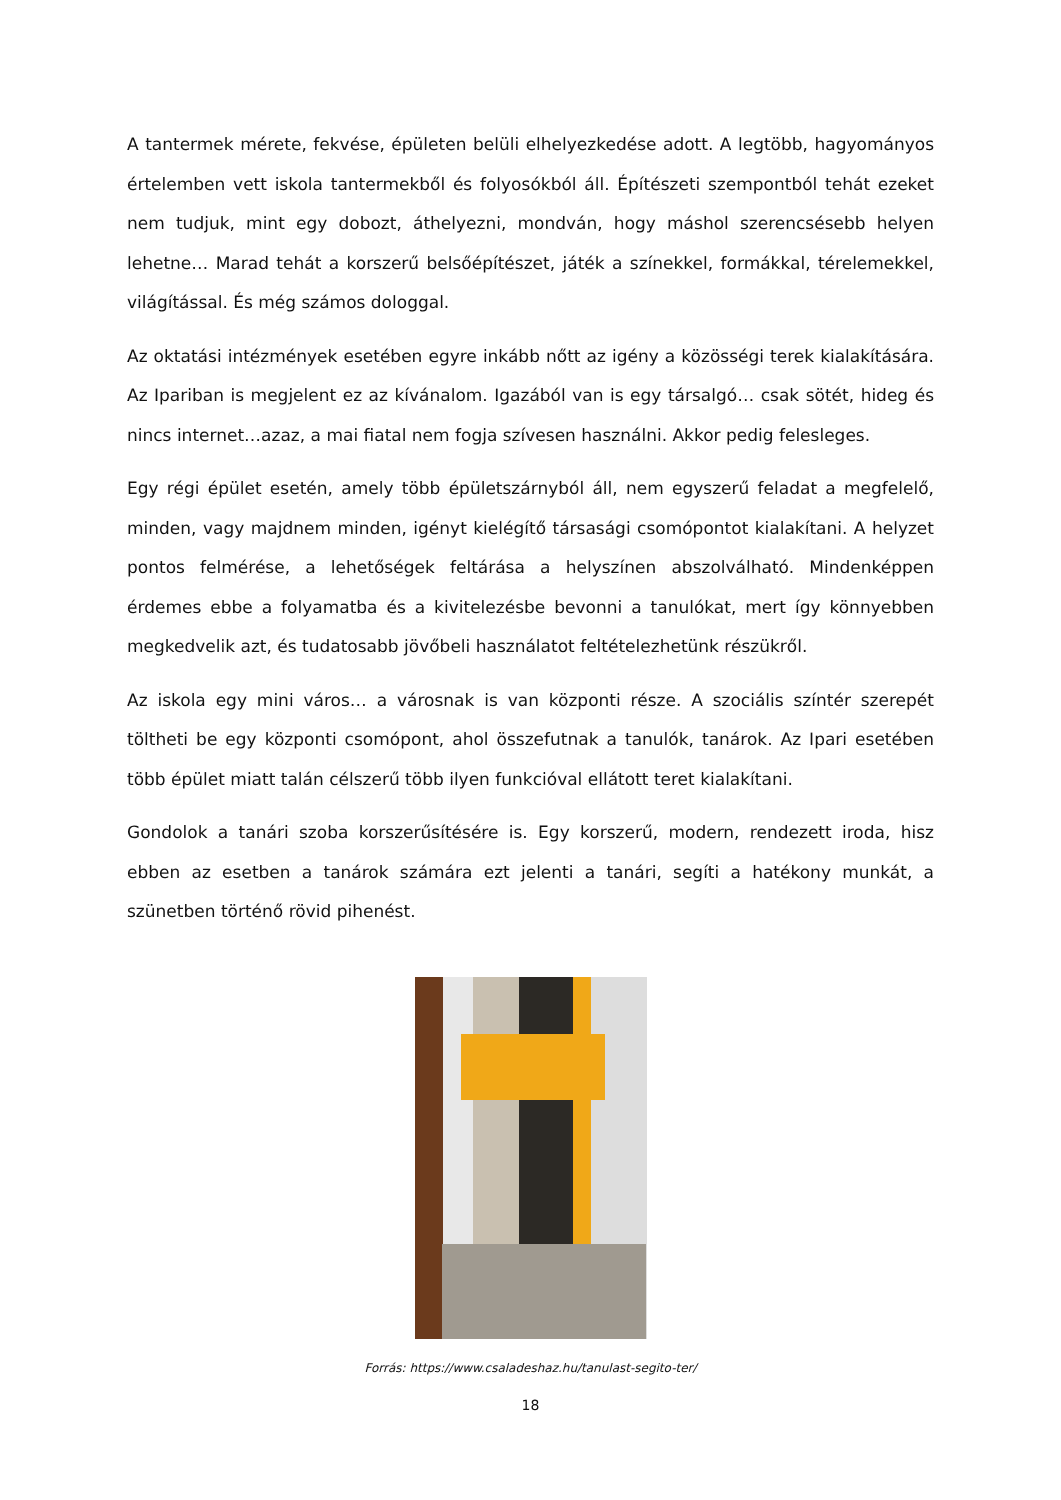A tantermek mérete, fekvése, épületen belüli elhelyezkedése adott. A legtöbb, hagyományos értelemben vett iskola tantermekből és folyosókból áll. Építészeti szempontból tehát ezeket nem tudjuk, mint egy dobozt, áthelyezni, mondván, hogy máshol szerencsésebb helyen lehetne… Marad tehát a korszerű belsőépítészet, játék a színekkel, formákkal, térelemekkel, világítással. És még számos dologgal.
Az oktatási intézmények esetében egyre inkább nőtt az igény a közösségi terek kialakítására. Az Ipariban is megjelent ez az kívánalom. Igazából van is egy társalgó… csak sötét, hideg és nincs internet…azaz, a mai fiatal nem fogja szívesen használni. Akkor pedig felesleges.
Egy régi épület esetén, amely több épületszárnyból áll, nem egyszerű feladat a megfelelő, minden, vagy majdnem minden, igényt kielégítő társasági csomópontot kialakítani. A helyzet pontos felmérése, a lehetőségek feltárása a helyszínen abszolválható. Mindenképpen érdemes ebbe a folyamatba és a kivitelezésbe bevonni a tanulókat, mert így könnyebben megkedvelik azt, és tudatosabb jövőbeli használatot feltételezhetünk részükről.
Az iskola egy mini város… a városnak is van központi része. A szociális színtér szerepét töltheti be egy központi csomópont, ahol összefutnak a tanulók, tanárok. Az Ipari esetében több épület miatt talán célszerű több ilyen funkcióval ellátott teret kialakítani.
Gondolok a tanári szoba korszerűsítésére is. Egy korszerű, modern, rendezett iroda, hisz ebben az esetben a tanárok számára ezt jelenti a tanári, segíti a hatékony munkát, a szünetben történő rövid pihenést.
Forrás: https://www.csaladeshaz.hu/tanulast-segito-ter/
18